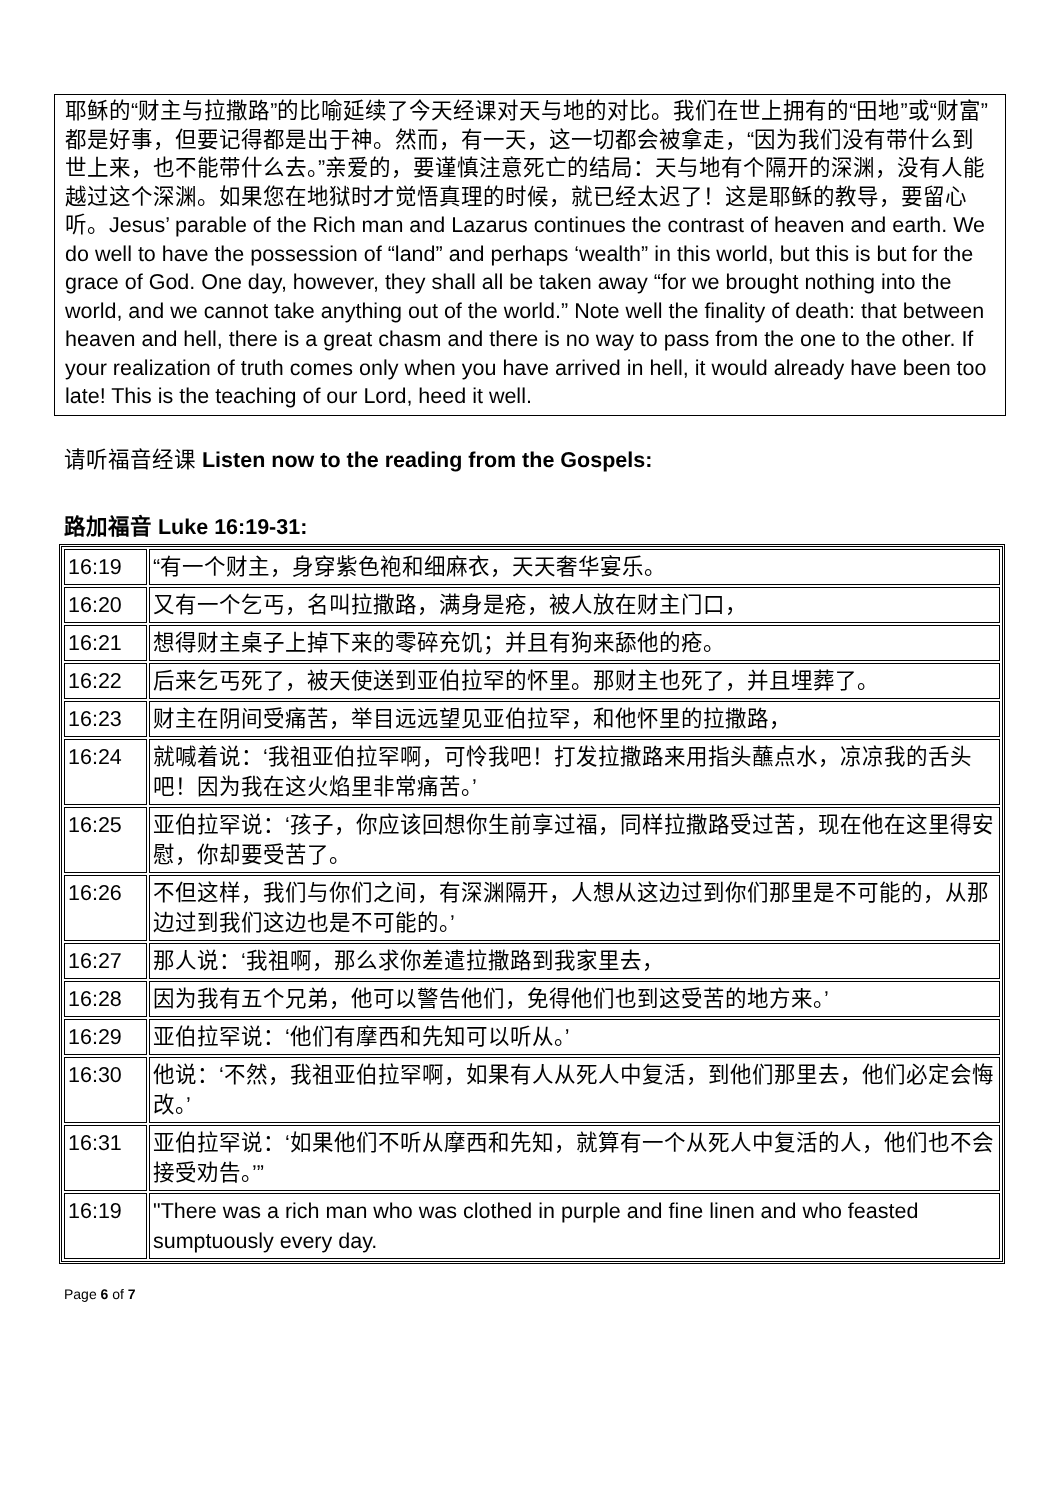耶稣的“财主与拉撒路”的比喻延续了今天经课对天与地的对比。我们在世上拥有的“田地”或“财富”都是好事，但要记得都是出于神。然而，有一天，这一切都会被拿走，“因为我们没有带什么到世上来，也不能带什么去。”亲爱的，要谨慎注意死亡的结局：天与地有个隔开的深渊，没有人能越过这个深渊。如果您在地狱时才觉悟真理的时候，就已经太迟了！这是耶稣的教导，要留心听。Jesus’ parable of the Rich man and Lazarus continues the contrast of heaven and earth. We do well to have the possession of “land” and perhaps ‘wealth” in this world, but this is but for the grace of God. One day, however, they shall all be taken away “for we brought nothing into the world, and we cannot take anything out of the world.” Note well the finality of death: that between heaven and hell, there is a great chasm and there is no way to pass from the one to the other. If your realization of truth comes only when you have arrived in hell, it would already have been too late! This is the teaching of our Lord, heed it well.
请听福音经课 Listen now to the reading from the Gospels:
路加福音 Luke 16:19-31:
| 16:19 | “有一个财主，身穿紫色袍和细麻衣，天天奢华宴乐。 |
| 16:20 | 又有一个乞丐，名叫拉撒路，满身是疮，被人放在财主门口， |
| 16:21 | 想得财主桌子上掉下来的零碎充饥；并且有狗来舔他的疮。 |
| 16:22 | 后来乞丐死了，被天使送到亚伯拉罕的怀里。那财主也死了，并且埋葬了。 |
| 16:23 | 财主在阴间受痛苦，举目远远望见亚伯拉罕，和他怀里的拉撒路， |
| 16:24 | 就喊着说：‘我祖亚伯拉罕啊，可怜我吧！打发拉撒路来用指头蘸点水，凉凉我的舌头吧！因为我在这火焰里非常痛苦。’ |
| 16:25 | 亚伯拉罕说：‘孩子，你应该回想你生前享过福，同样拉撒路受过苦，现在他在这里得安慰，你却要受苦了。 |
| 16:26 | 不但这样，我们与你们之间，有深渊隔开，人想从这边过到你们那里是不可能的，从那边过到我们这边也是不可能的。’ |
| 16:27 | 那人说：‘我祖啊，那么求你差遣拉撒路到我家里去， |
| 16:28 | 因为我有五个兄弟，他可以警告他们，免得他们也到这受苦的地方来。’ |
| 16:29 | 亚伯拉罕说：‘他们有摩西和先知可以听从。’ |
| 16:30 | 他说：‘不然，我祖亚伯拉罕啊，如果有人从死人中复活，到他们那里去，他们必定会悔改。’ |
| 16:31 | 亚伯拉罕说：‘如果他们不听从摩西和先知，就算有一个从死人中复活的人，他们也不会接受劝告。’” |
| 16:19 | "There was a rich man who was clothed in purple and fine linen and who feasted sumptuously every day. |
Page 6 of 7